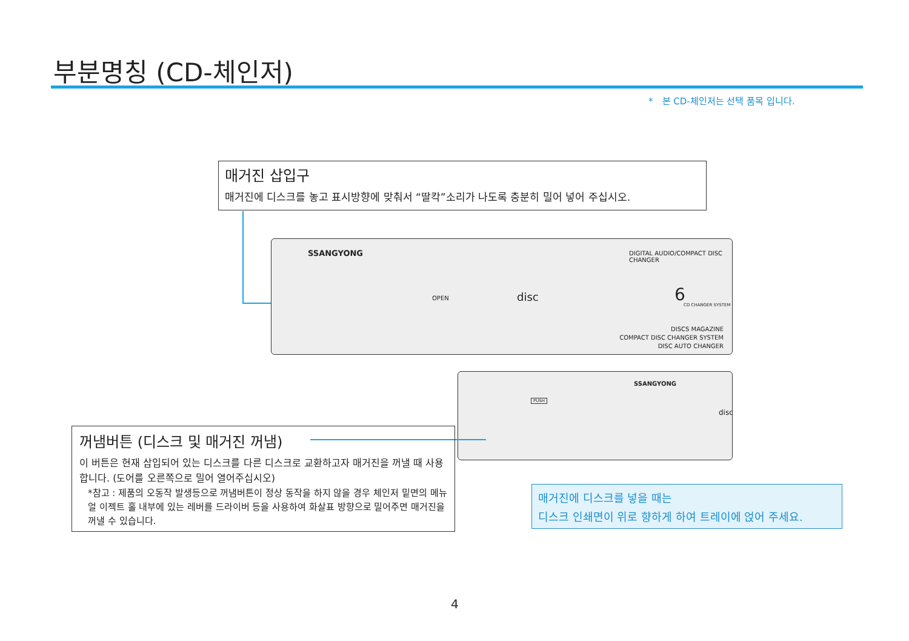부분명칭 (CD-체인저)
*　본 CD-체인저는 선택 품목 입니다.
매거진 삽입구
매거진에 디스크를 놓고 표시방향에 맞춰서 “딸칵”소리가 나도록 충분히 밀어 넣어 주십시오.
SSANGYONG
OPEN disc
DIGITAL AUDIO/COMPACT DISC CHANGER
6
CD CHANGER SYSTEM
DISCS MAGAZINE
COMPACT DISC CHANGER SYSTEM
DISC AUTO CHANGER
PUSH
SSANGYONG
disc
꺼냄버튼 (디스크 및 매거진 꺼냄)
이 버튼은 현재 삽입되어 있는 디스크를 다른 디스크로 교환하고자 매거진을 꺼낼 때 사용합니다. (도어를 오른쪽으로 밀어 열어주십시오)
*참고 : 제품의 오동작 발생등으로 꺼냄버튼이 정상 동작을 하지 않을 경우 체인저 밑면의 메뉴얼 이젝트 홀 내부에 있는 레버를 드라이버 등을 사용하여 화살표 방향으로 밀어주면 매거진을 꺼낼 수 있습니다.
매거진에 디스크를 넣을 때는
디스크 인쇄면이 위로 향하게 하여 트레이에 얹어 주세요.
4